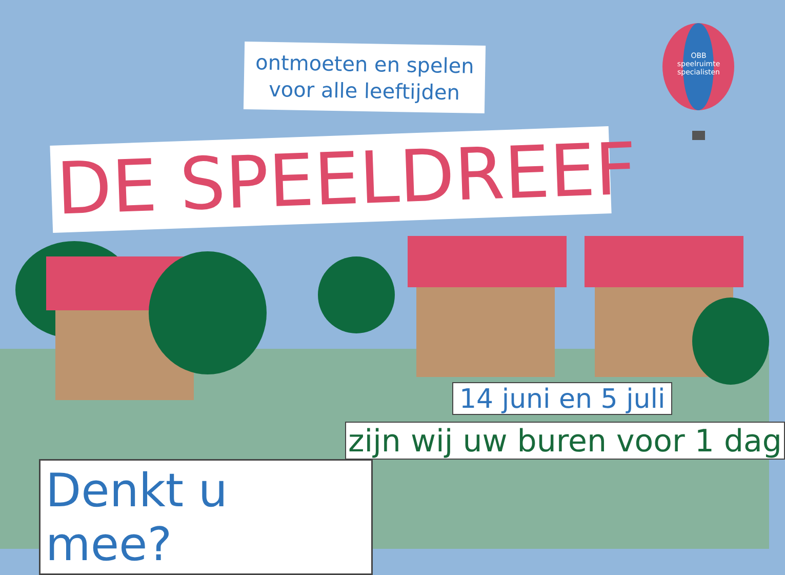ontmoeten en spelen
voor alle leeftijden
DE SPEELDREEF
OBB
speelruimte
specialisten
14 juni en 5 juli
zijn wij uw buren voor 1 dag
Denkt u mee?